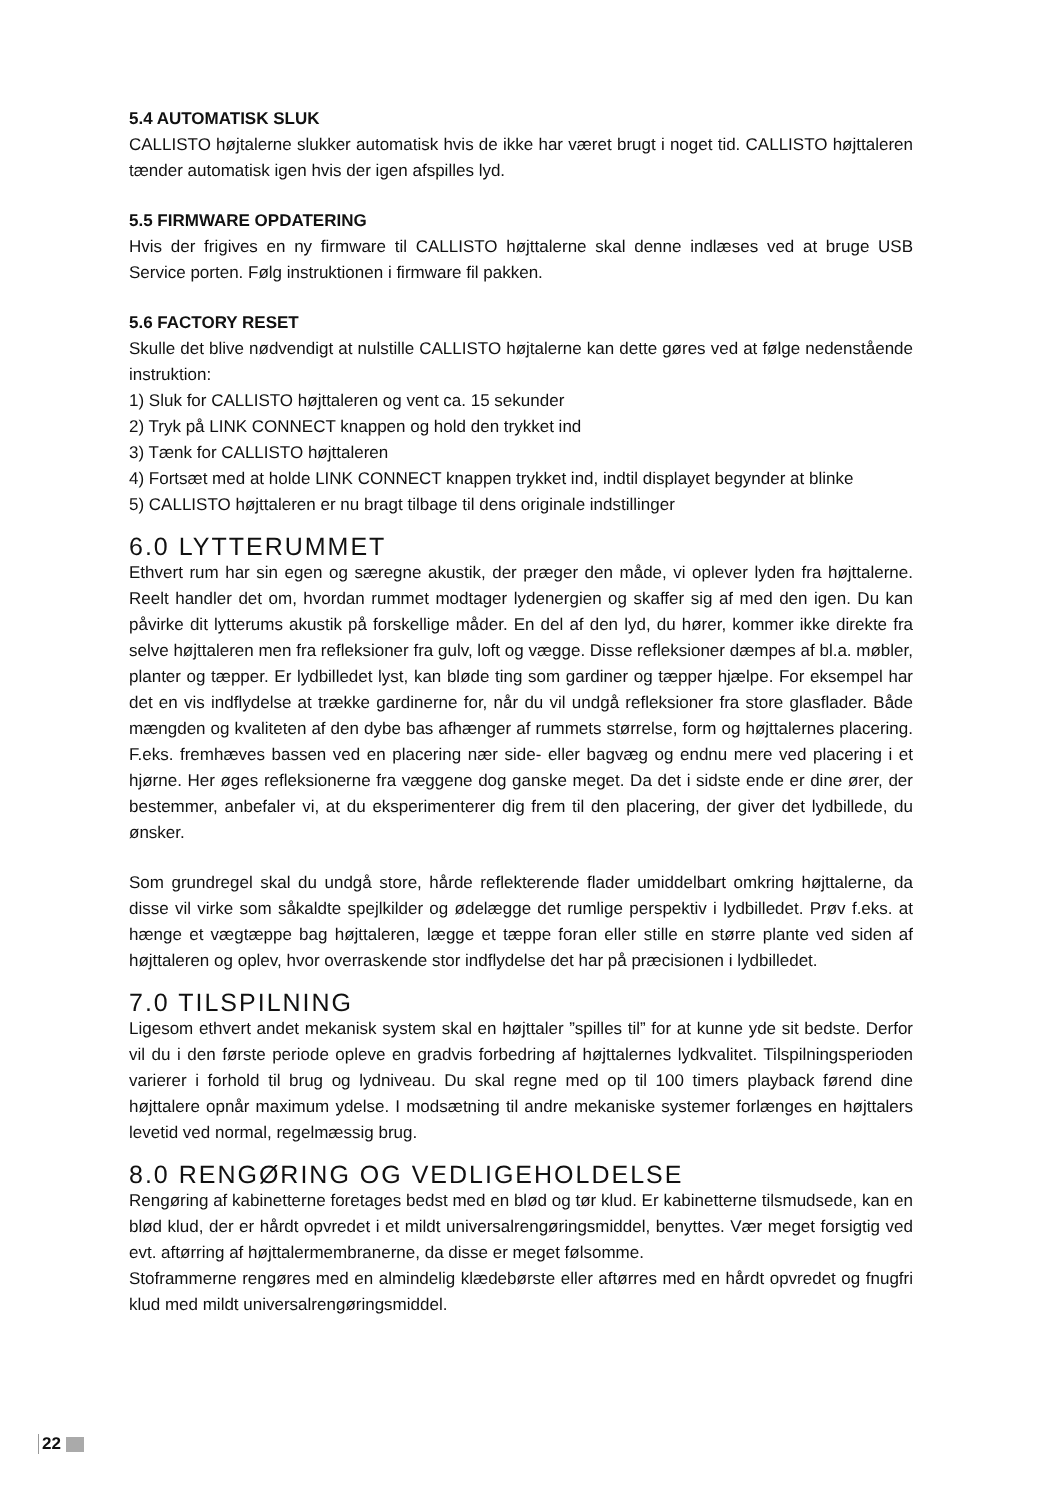5.4 AUTOMATISK SLUK
CALLISTO højtalerne slukker automatisk hvis de ikke har været brugt i noget tid. CALLISTO højttaleren tænder automatisk igen hvis der igen afspilles lyd.
5.5 FIRMWARE OPDATERING
Hvis der frigives en ny firmware til CALLISTO højttalerne skal denne indlæses ved at bruge USB Service porten. Følg instruktionen i firmware fil pakken.
5.6 FACTORY RESET
Skulle det blive nødvendigt at nulstille CALLISTO højtalerne kan dette gøres ved at følge nedenstående instruktion:
1) Sluk for CALLISTO højttaleren og vent ca. 15 sekunder
2) Tryk på LINK CONNECT knappen og hold den trykket ind
3) Tænk for CALLISTO højttaleren
4) Fortsæt med at holde LINK CONNECT knappen trykket ind, indtil displayet begynder at blinke
5) CALLISTO højttaleren er nu bragt tilbage til dens originale indstillinger
6.0 LYTTERUMMET
Ethvert rum har sin egen og særegne akustik, der præger den måde, vi oplever lyden fra højttalerne. Reelt handler det om, hvordan rummet modtager lydenergien og skaffer sig af med den igen. Du kan påvirke dit lytterums akustik på forskellige måder. En del af den lyd, du hører, kommer ikke direkte fra selve højttaleren men fra refleksioner fra gulv, loft og vægge. Disse refleksioner dæmpes af bl.a. møbler, planter og tæpper. Er lydbilledet lyst, kan bløde ting som gardiner og tæpper hjælpe. For eksempel har det en vis indflydelse at trække gardinerne for, når du vil undgå refleksioner fra store glasflader. Både mængden og kvaliteten af den dybe bas afhænger af rummets størrelse, form og højttalernes placering. F.eks. fremhæves bassen ved en placering nær side- eller bagvæg og endnu mere ved placering i et hjørne. Her øges refleksionerne fra væggene dog ganske meget. Da det i sidste ende er dine ører, der bestemmer, anbefaler vi, at du eksperimenterer dig frem til den placering, der giver det lydbillede, du ønsker.
Som grundregel skal du undgå store, hårde reflekterende flader umiddelbart omkring højttalerne, da disse vil virke som såkaldte spejlkilder og ødelægge det rumlige perspektiv i lydbilledet. Prøv f.eks. at hænge et vægtæppe bag højttaleren, lægge et tæppe foran eller stille en større plante ved siden af højttaleren og oplev, hvor overraskende stor indflydelse det har på præcisionen i lydbilledet.
7.0 TILSPILNING
Ligesom ethvert andet mekanisk system skal en højttaler ”spilles til” for at kunne yde sit bedste. Derfor vil du i den første periode opleve en gradvis forbedring af højttalernes lydkvalitet. Tilspilningsperioden varierer i forhold til brug og lydniveau. Du skal regne med op til 100 timers playback førend dine højttalere opnår maximum ydelse. I modsætning til andre mekaniske systemer forlænges en højttalers levetid ved normal, regelmæssig brug.
8.0 RENGØRING OG VEDLIGEHOLDELSE
Rengøring af kabinetterne foretages bedst med en blød og tør klud. Er kabinetterne tilsmudsede, kan en blød klud, der er hårdt opvredet i et mildt universalrengøringsmiddel, benyttes. Vær meget forsigtig ved evt. aftørring af højttalermembranerne, da disse er meget følsomme.
Stoframmerne rengøres med en almindelig klædebørste eller aftørres med en hårdt opvredet og fnugfri klud med mildt universalrengøringsmiddel.
22